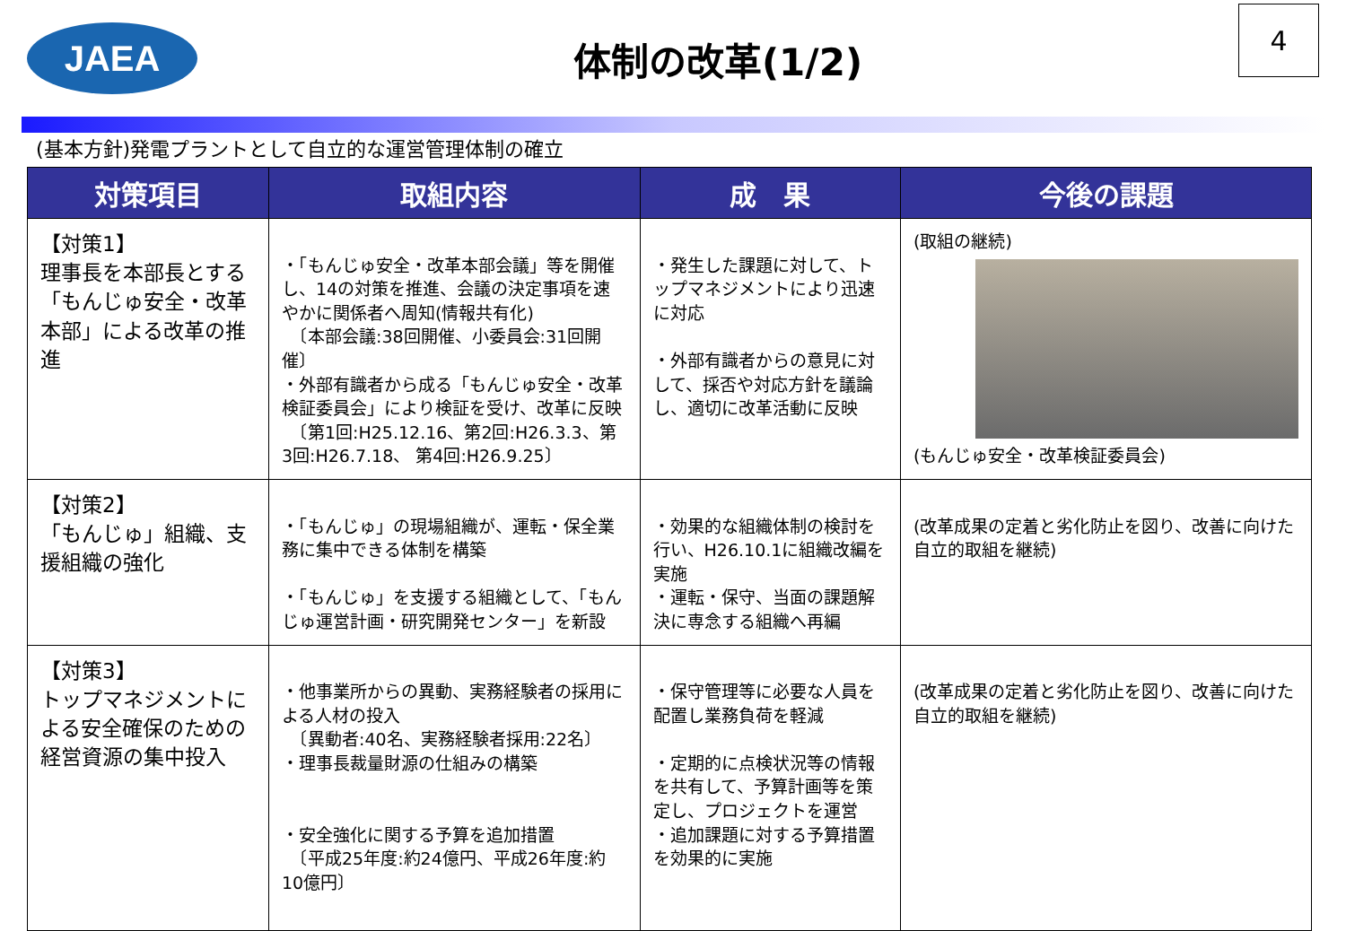JAEA
体制の改革(1/2)
4
(基本方針)発電プラントとして自立的な運営管理体制の確立
| 対策項目 | 取組内容 | 成 果 | 今後の課題 |
| --- | --- | --- | --- |
| 【対策1】 理事長を本部長とする「もんじゅ安全・改革本部」による改革の推進 | ・「もんじゅ安全・改革本部会議」等を開催し、14の対策を推進、会議の決定事項を速やかに関係者へ周知(情報共有化) 〔本部会議:38回開催、小委員会:31回開催〕 ・外部有識者から成る「もんじゅ安全・改革検証委員会」により検証を受け、改革に反映 〔第1回:H25.12.16、第2回:H26.3.3、第3回:H26.7.18、 第4回:H26.9.25〕 | ・発生した課題に対して、トップマネジメントにより迅速に対応 ・外部有識者からの意見に対して、採否や対応方針を議論し、適切に改革活動に反映 | (取組の継続) (もんじゅ安全・改革検証委員会) |
| 【対策2】 「もんじゅ」組織、支援組織の強化 | ・「もんじゅ」の現場組織が、運転・保全業務に集中できる体制を構築 ・「もんじゅ」を支援する組織として、「もんじゅ運営計画・研究開発センター」を新設 | ・効果的な組織体制の検討を行い、H26.10.1に組織改編を実施 ・運転・保守、当面の課題解決に専念する組織へ再編 | (改革成果の定着と劣化防止を図り、改善に向けた自立的取組を継続) |
| 【対策3】 トップマネジメントによる安全確保のための経営資源の集中投入 | ・他事業所からの異動、実務経験者の採用による人材の投入 〔異動者:40名、実務経験者採用:22名〕 ・理事長裁量財源の仕組みの構築 ・安全強化に関する予算を追加措置 〔平成25年度:約24億円、平成26年度:約10億円〕 | ・保守管理等に必要な人員を配置し業務負荷を軽減 ・定期的に点検状況等の情報を共有して、予算計画等を策定し、プロジェクトを運営 ・追加課題に対する予算措置を効果的に実施 | (改革成果の定着と劣化防止を図り、改善に向けた自立的取組を継続) |